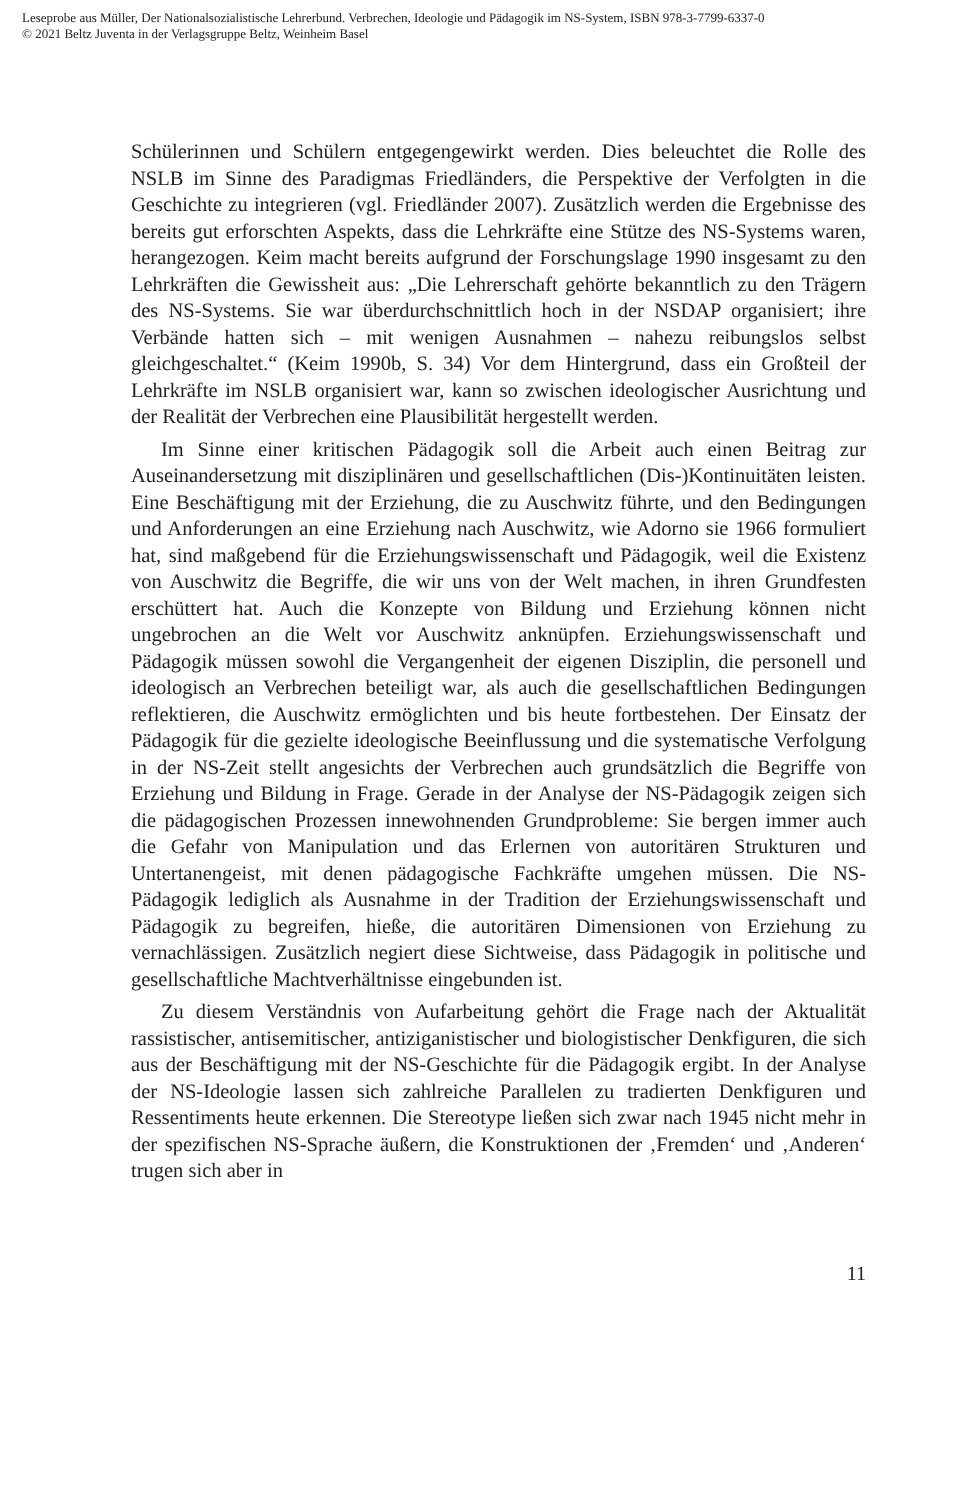Leseprobe aus Müller, Der Nationalsozialistische Lehrerbund. Verbrechen, Ideologie und Pädagogik im NS-System, ISBN 978-3-7799-6337-0
© 2021 Beltz Juventa in der Verlagsgruppe Beltz, Weinheim Basel
Schülerinnen und Schülern entgegengewirkt werden. Dies beleuchtet die Rolle des NSLB im Sinne des Paradigmas Friedländers, die Perspektive der Verfolgten in die Geschichte zu integrieren (vgl. Friedländer 2007). Zusätzlich werden die Ergebnisse des bereits gut erforschten Aspekts, dass die Lehrkräfte eine Stütze des NS-Systems waren, herangezogen. Keim macht bereits aufgrund der Forschungslage 1990 insgesamt zu den Lehrkräften die Gewissheit aus: „Die Lehrerschaft gehörte bekanntlich zu den Trägern des NS-Systems. Sie war überdurchschnittlich hoch in der NSDAP organisiert; ihre Verbände hatten sich – mit wenigen Ausnahmen – nahezu reibungslos selbst gleichgeschaltet.“ (Keim 1990b, S. 34) Vor dem Hintergrund, dass ein Großteil der Lehrkräfte im NSLB organisiert war, kann so zwischen ideologischer Ausrichtung und der Realität der Verbrechen eine Plausibilität hergestellt werden.
Im Sinne einer kritischen Pädagogik soll die Arbeit auch einen Beitrag zur Auseinandersetzung mit disziplinären und gesellschaftlichen (Dis-)Kontinuitäten leisten. Eine Beschäftigung mit der Erziehung, die zu Auschwitz führte, und den Bedingungen und Anforderungen an eine Erziehung nach Auschwitz, wie Adorno sie 1966 formuliert hat, sind maßgebend für die Erziehungswissenschaft und Pädagogik, weil die Existenz von Auschwitz die Begriffe, die wir uns von der Welt machen, in ihren Grundfesten erschüttert hat. Auch die Konzepte von Bildung und Erziehung können nicht ungebrochen an die Welt vor Auschwitz anknüpfen. Erziehungswissenschaft und Pädagogik müssen sowohl die Vergangenheit der eigenen Disziplin, die personell und ideologisch an Verbrechen beteiligt war, als auch die gesellschaftlichen Bedingungen reflektieren, die Auschwitz ermöglichten und bis heute fortbestehen. Der Einsatz der Pädagogik für die gezielte ideologische Beeinflussung und die systematische Verfolgung in der NS-Zeit stellt angesichts der Verbrechen auch grundsätzlich die Begriffe von Erziehung und Bildung in Frage. Gerade in der Analyse der NS-Pädagogik zeigen sich die pädagogischen Prozessen innewohnenden Grundprobleme: Sie bergen immer auch die Gefahr von Manipulation und das Erlernen von autoritären Strukturen und Untertanengeist, mit denen pädagogische Fachkräfte umgehen müssen. Die NS-Pädagogik lediglich als Ausnahme in der Tradition der Erziehungswissenschaft und Pädagogik zu begreifen, hieße, die autoritären Dimensionen von Erziehung zu vernachlässigen. Zusätzlich negiert diese Sichtweise, dass Pädagogik in politische und gesellschaftliche Machtverhältnisse eingebunden ist.
Zu diesem Verständnis von Aufarbeitung gehört die Frage nach der Aktualität rassistischer, antisemitischer, antiziganistischer und biologistischer Denkfiguren, die sich aus der Beschäftigung mit der NS-Geschichte für die Pädagogik ergibt. In der Analyse der NS-Ideologie lassen sich zahlreiche Parallelen zu tradierten Denkfiguren und Ressentiments heute erkennen. Die Stereotype ließen sich zwar nach 1945 nicht mehr in der spezifischen NS-Sprache äußern, die Konstruktionen der ‚Fremden‘ und ‚Anderen‘ trugen sich aber in
11